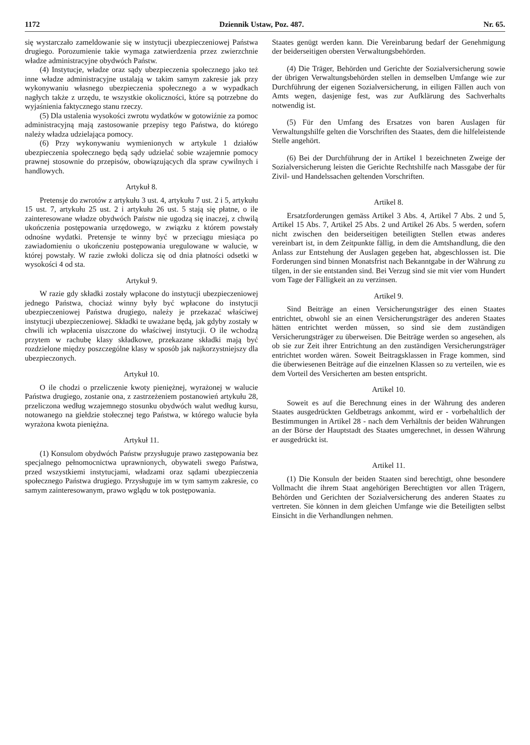1172 Dziennik Ustaw, Poz. 487. Nr. 65.
się wystarczało zameldowanie się w instytucji ubezpieczeniowej Państwa drugiego. Porozumienie takie wymaga zatwierdzenia przez zwierzchnie władze administracyjne obydwóch Państw.
(4) Instytucje, władze oraz sądy ubezpieczenia społecznego jako też inne władze administracyjne ustalają w takim samym zakresie jak przy wykonywaniu własnego ubezpieczenia społecznego a w wypadkach nagłych także z urzędu, te wszystkie okoliczności, które są potrzebne do wyjaśnienia faktycznego stanu rzeczy.
(5) Dla ustalenia wysokości zwrotu wydatków w gotowiźnie za pomoc administracyjną mają zastosowanie przepisy tego Państwa, do którego należy władza udzielająca pomocy.
(6) Przy wykonywaniu wymienionych w artykule 1 działów ubezpieczenia społecznego będą sądy udzielać sobie wzajemnie pomocy prawnej stosownie do przepisów, obowiązujących dla spraw cywilnych i handlowych.
Artykuł 8.
Pretensje do zwrotów z artykułu 3 ust. 4, artykułu 7 ust. 2 i 5, artykułu 15 ust. 7, artykułu 25 ust. 2 i artykułu 26 ust. 5 stają się płatne, o ile zainteresowane władze obydwóch Państw nie ugodzą się inaczej, z chwilą ukończenia postępowania urzędowego, w związku z którem powstały odnośne wydatki. Pretensje te winny być w przeciągu miesiąca po zawiadomieniu o ukończeniu postępowania uregulowane w walucie, w której powstały. W razie zwłoki dolicza się od dnia płatności odsetki w wysokości 4 od sta.
Artykuł 9.
W razie gdy składki zostały wpłacone do instytucji ubezpieczeniowej jednego Państwa, chociaż winny były być wpłacone do instytucji ubezpieczeniowej Państwa drugiego, należy je przekazać właściwej instytucji ubezpieczeniowej. Składki te uważane będą, jak gdyby zostały w chwili ich wpłacenia uiszczone do właściwej instytucji. O ile wchodzą przytem w rachubę klasy składkowe, przekazane składki mają być rozdzielone między poszczególne klasy w sposób jak najkorzystniejszy dla ubezpieczonych.
Artykuł 10.
O ile chodzi o przeliczenie kwoty pieniężnej, wyrażonej w walucie Państwa drugiego, zostanie ona, z zastrzeżeniem postanowień artykułu 28, przeliczona według wzajemnego stosunku obydwóch walut według kursu, notowanego na giełdzie stołecznej tego Państwa, w którego walucie była wyrażona kwota pieniężna.
Artykuł 11.
(1) Konsulom obydwóch Państw przysługuje prawo zastępowania bez specjalnego pełnomocnictwa uprawnionych, obywateli swego Państwa, przed wszystkiemi instytucjami, władzami oraz sądami ubezpieczenia społecznego Państwa drugiego. Przysługuje im w tym samym zakresie, co samym zainteresowanym, prawo wglądu w tok postępowania.
Staates genügt werden kann. Die Vereinbarung bedarf der Genehmigung der beiderseitigen obersten Verwaltungsbehörden.
(4) Die Träger, Behörden und Gerichte der Sozialversicherung sowie der übrigen Verwaltungsbehörden stellen in demselben Umfange wie zur Durchführung der eigenen Sozialversicherung, in eiligen Fällen auch von Amts wegen, dasjenige fest, was zur Aufklärung des Sachverhalts notwendig ist.
(5) Für den Umfang des Ersatzes von baren Auslagen für Verwaltungshilfe gelten die Vorschriften des Staates, dem die hilfeleistende Stelle angehört.
(6) Bei der Durchführung der in Artikel 1 bezeichneten Zweige der Sozialversicherung leisten die Gerichte Rechtshilfe nach Massgabe der für Zivil- und Handelssachen geltenden Vorschriften.
Artikel 8.
Ersatzforderungen gemäss Artikel 3 Abs. 4, Artikel 7 Abs. 2 und 5, Artikel 15 Abs. 7, Artikel 25 Abs. 2 und Artikel 26 Abs. 5 werden, sofern nicht zwischen den beiderseitigen beteiligten Stellen etwas anderes vereinbart ist, in dem Zeitpunkte fällig, in dem die Amtshandlung, die den Anlass zur Entstehung der Auslagen gegeben hat, abgeschlossen ist. Die Forderungen sind binnen Monatsfrist nach Bekanntgabe in der Währung zu tilgen, in der sie entstanden sind. Bei Verzug sind sie mit vier vom Hundert vom Tage der Fälligkeit an zu verzinsen.
Artikel 9.
Sind Beiträge an einen Versicherungsträger des einen Staates entrichtet, obwohl sie an einen Versicherungsträger des anderen Staates hätten entrichtet werden müssen, so sind sie dem zuständigen Versicherungsträger zu überweisen. Die Beiträge werden so angesehen, als ob sie zur Zeit ihrer Entrichtung an den zuständigen Versicherungsträger entrichtet worden wären. Soweit Beitragsklassen in Frage kommen, sind die überwiesenen Beiträge auf die einzelnen Klassen so zu verteilen, wie es dem Vorteil des Versicherten am besten entspricht.
Artikel 10.
Soweit es auf die Berechnung eines in der Währung des anderen Staates ausgedrückten Geldbetrags ankommt, wird er - vorbehaltlich der Bestimmungen in Artikel 28 - nach dem Verhältnis der beiden Währungen an der Börse der Hauptstadt des Staates umgerechnet, in dessen Währung er ausgedrückt ist.
Artikel 11.
(1) Die Konsuln der beiden Staaten sind berechtigt, ohne besondere Vollmacht die ihrem Staat angehörigen Berechtigten vor allen Trägern, Behörden und Gerichten der Sozialversicherung des anderen Staates zu vertreten. Sie können in dem gleichen Umfange wie die Beteiligten selbst Einsicht in die Verhandlungen nehmen.